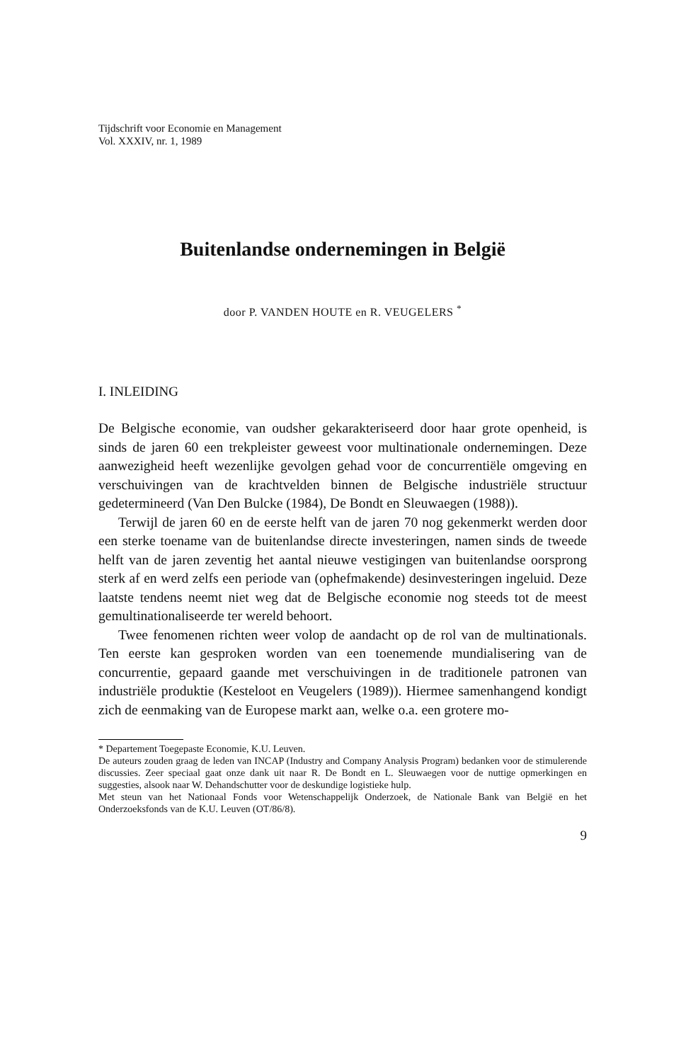Tijdschrift voor Economie en Management
Vol. XXXIV, nr. 1, 1989
Buitenlandse ondernemingen in België
door P. VANDEN HOUTE en R. VEUGELERS <sup>*</sup>
I. INLEIDING
De Belgische economie, van oudsher gekarakteriseerd door haar grote openheid, is sinds de jaren 60 een trekpleister geweest voor multinationale ondernemingen. Deze aanwezigheid heeft wezenlijke gevolgen gehad voor de concurrentiële omgeving en verschuivingen van de krachtvelden binnen de Belgische industriële structuur gedetermineerd (Van Den Bulcke (1984), De Bondt en Sleuwaegen (1988)).
Terwijl de jaren 60 en de eerste helft van de jaren 70 nog gekenmerkt werden door een sterke toename van de buitenlandse directe investeringen, namen sinds de tweede helft van de jaren zeventig het aantal nieuwe vestigingen van buitenlandse oorsprong sterk af en werd zelfs een periode van (ophefmakende) desinvesteringen ingeluid. Deze laatste tendens neemt niet weg dat de Belgische economie nog steeds tot de meest gemultinationaliseerde ter wereld behoort.
Twee fenomenen richten weer volop de aandacht op de rol van de multinationals. Ten eerste kan gesproken worden van een toenemende mundialisering van de concurrentie, gepaard gaande met verschuivingen in de traditionele patronen van industriële produktie (Kesteloot en Veugelers (1989)). Hiermee samenhangend kondigt zich de eenmaking van de Europese markt aan, welke o.a. een grotere mo-
* Departement Toegepaste Economie, K.U. Leuven.
De auteurs zouden graag de leden van INCAP (Industry and Company Analysis Program) bedanken voor de stimulerende discussies. Zeer speciaal gaat onze dank uit naar R. De Bondt en L. Sleuwaegen voor de nuttige opmerkingen en suggesties, alsook naar W. Dehandschutter voor de deskundige logistieke hulp.
Met steun van het Nationaal Fonds voor Wetenschappelijk Onderzoek, de Nationale Bank van België en het Onderzoeksfonds van de K.U. Leuven (OT/86/8).
9